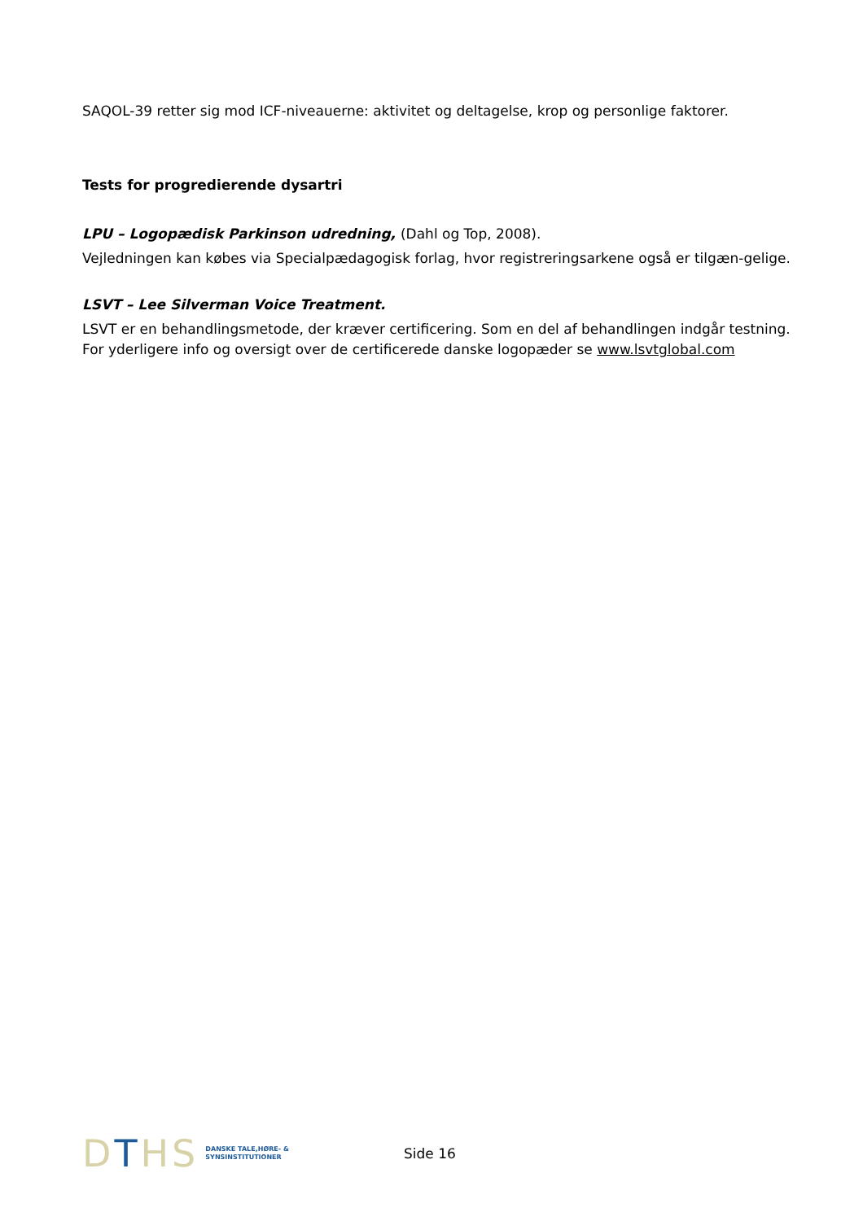SAQOL-39 retter sig mod ICF-niveauerne: aktivitet og deltagelse, krop og personlige faktorer.
Tests for progredierende dysartri
LPU – Logopædisk Parkinson udredning, (Dahl og Top, 2008).
Vejledningen kan købes via Specialpædagogisk forlag, hvor registreringsarkene også er tilgæn-gelige.
LSVT – Lee Silverman Voice Treatment.
LSVT er en behandlingsmetode, der kræver certificering. Som en del af behandlingen indgår testning. For yderligere info og oversigt over de certificerede danske logopæder se www.lsvtglobal.com
DTHS DANSKE TALE,HØRE- &
SYNSINSTITUTIONER
Side 16